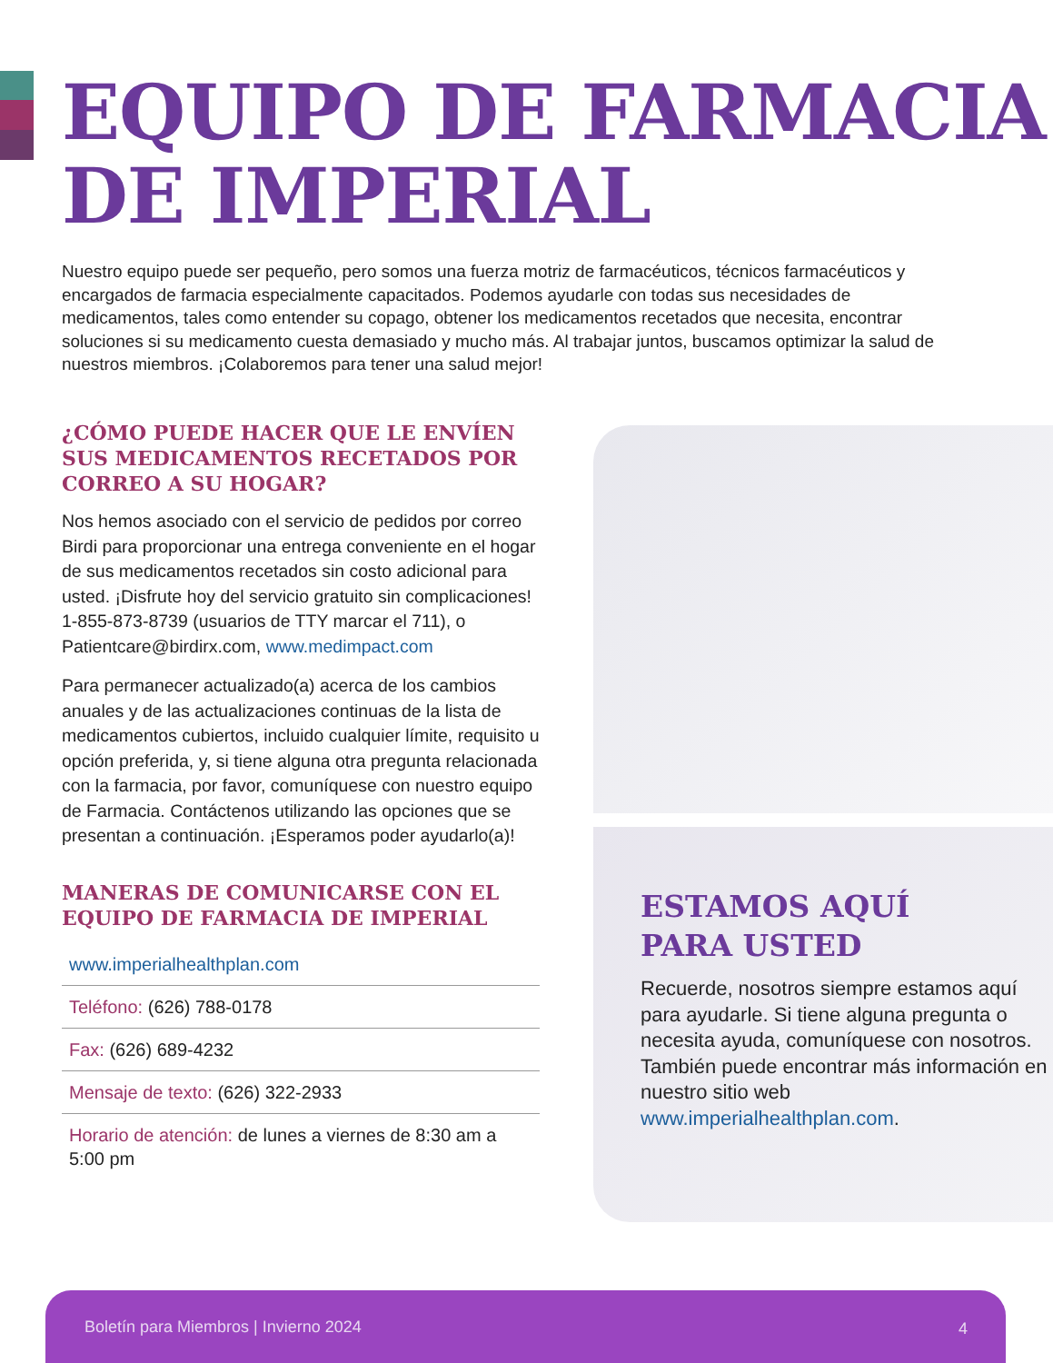EQUIPO DE FARMACIA
DE IMPERIAL
Nuestro equipo puede ser pequeño, pero somos una fuerza motriz de farmacéuticos, técnicos farmacéuticos y encargados de farmacia especialmente capacitados. Podemos ayudarle con todas sus necesidades de medicamentos, tales como entender su copago, obtener los medicamentos recetados que necesita, encontrar soluciones si su medicamento cuesta demasiado y mucho más. Al trabajar juntos, buscamos optimizar la salud de nuestros miembros. ¡Colaboremos para tener una salud mejor!
¿CÓMO PUEDE HACER QUE LE ENVÍEN SUS MEDICAMENTOS RECETADOS POR CORREO A SU HOGAR?
Nos hemos asociado con el servicio de pedidos por correo Birdi para proporcionar una entrega conveniente en el hogar de sus medicamentos recetados sin costo adicional para usted. ¡Disfrute hoy del servicio gratuito sin complicaciones! 1-855-873-8739 (usuarios de TTY marcar el 711), o Patientcare@birdirx.com, www.medimpact.com
Para permanecer actualizado(a) acerca de los cambios anuales y de las actualizaciones continuas de la lista de medicamentos cubiertos, incluido cualquier límite, requisito u opción preferida, y, si tiene alguna otra pregunta relacionada con la farmacia, por favor, comuníquese con nuestro equipo de Farmacia. Contáctenos utilizando las opciones que se presentan a continuación. ¡Esperamos poder ayudarlo(a)!
MANERAS DE COMUNICARSE CON EL EQUIPO DE FARMACIA DE IMPERIAL
www.imperialhealthplan.com
Teléfono: (626) 788-0178
Fax: (626) 689-4232
Mensaje de texto: (626) 322-2933
Horario de atención: de lunes a viernes de 8:30 am a 5:00 pm
ESTAMOS AQUÍ
PARA USTED
Recuerde, nosotros siempre estamos aquí para ayudarle. Si tiene alguna pregunta o necesita ayuda, comuníquese con nosotros. También puede encontrar más información en nuestro sitio web www.imperialhealthplan.com.
Boletín para Miembros | Invierno 2024 4